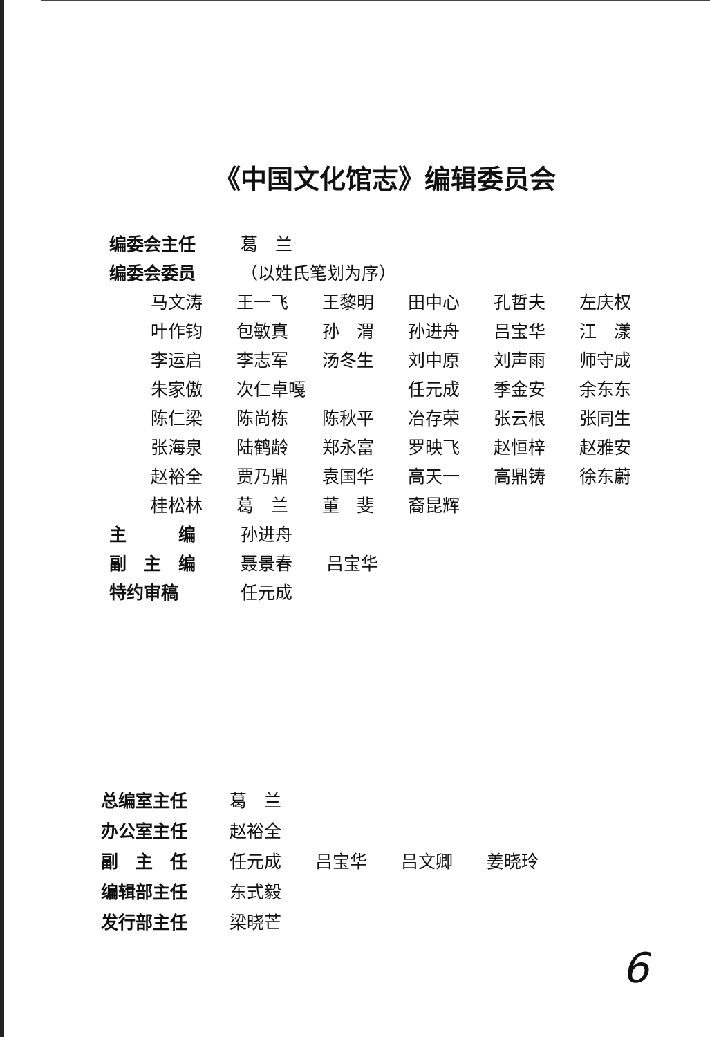《中国文化馆志》编辑委员会
编委会主任 葛　兰
编委会委员 （以姓氏笔划为序）
| 马文涛 | 王一飞 | 王黎明 | 田中心 | 孔哲夫 | 左庆权 |
| 叶作钧 | 包敏真 | 孙 渭 | 孙进舟 | 吕宝华 | 江 漾 |
| 李运启 | 李志军 | 汤冬生 | 刘中原 | 刘声雨 | 师守成 |
| 朱家傲 | 次仁卓嘎 | | 任元成 | 季金安 | 余东东 |
| 陈仁梁 | 陈尚栋 | 陈秋平 | 冶存荣 | 张云根 | 张同生 |
| 张海泉 | 陆鹤龄 | 郑永富 | 罗映飞 | 赵恒梓 | 赵雅安 |
| 赵裕全 | 贾乃鼎 | 袁国华 | 高天一 | 高鼎铸 | 徐东蔚 |
| 桂松林 | 葛 兰 | 董 斐 | 裔昆辉 | | |
主　　　编 孙进舟
副　主　编 聂景春 吕宝华
特约审稿 任元成
总编室主任 葛　兰
办公室主任 赵裕全
副　主　任 任元成 吕宝华 吕文卿 姜晓玲
编辑部主任 东式毅
发行部主任 梁晓芒
6